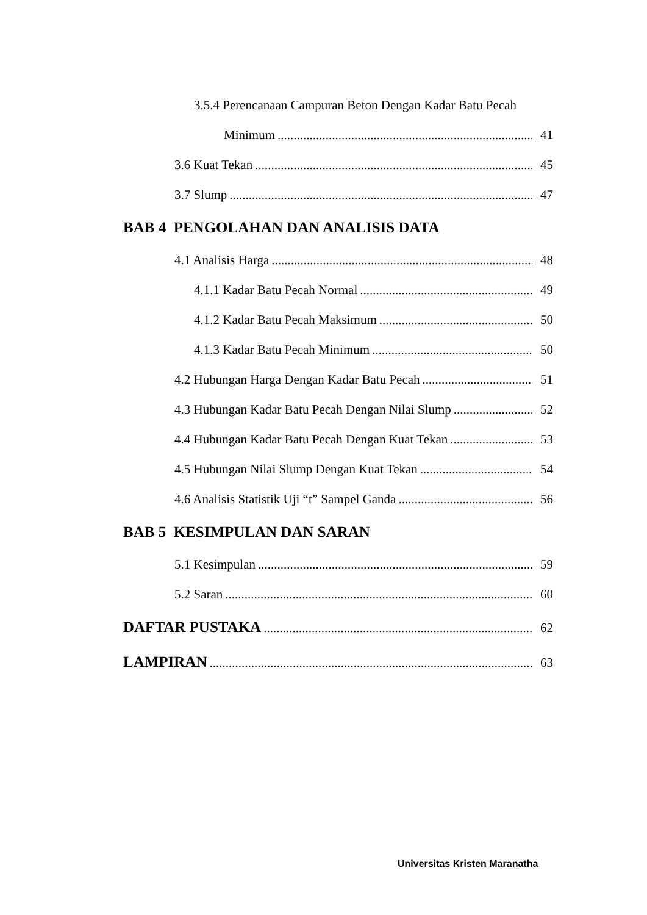3.5.4 Perencanaan Campuran Beton Dengan Kadar Batu Pecah
Minimum 41
3.6 Kuat Tekan 45
3.7 Slump 47
BAB 4 PENGOLAHAN DAN ANALISIS DATA
4.1 Analisis Harga 48
4.1.1 Kadar Batu Pecah Normal 49
4.1.2 Kadar Batu Pecah Maksimum 50
4.1.3 Kadar Batu Pecah Minimum 50
4.2 Hubungan Harga Dengan Kadar Batu Pecah 51
4.3 Hubungan Kadar Batu Pecah Dengan Nilai Slump 52
4.4 Hubungan Kadar Batu Pecah Dengan Kuat Tekan 53
4.5 Hubungan Nilai Slump Dengan Kuat Tekan 54
4.6 Analisis Statistik Uji “t” Sampel Ganda 56
BAB 5 KESIMPULAN DAN SARAN
5.1 Kesimpulan 59
5.2 Saran 60
DAFTAR PUSTAKA 62
LAMPIRAN 63
Universitas Kristen Maranatha